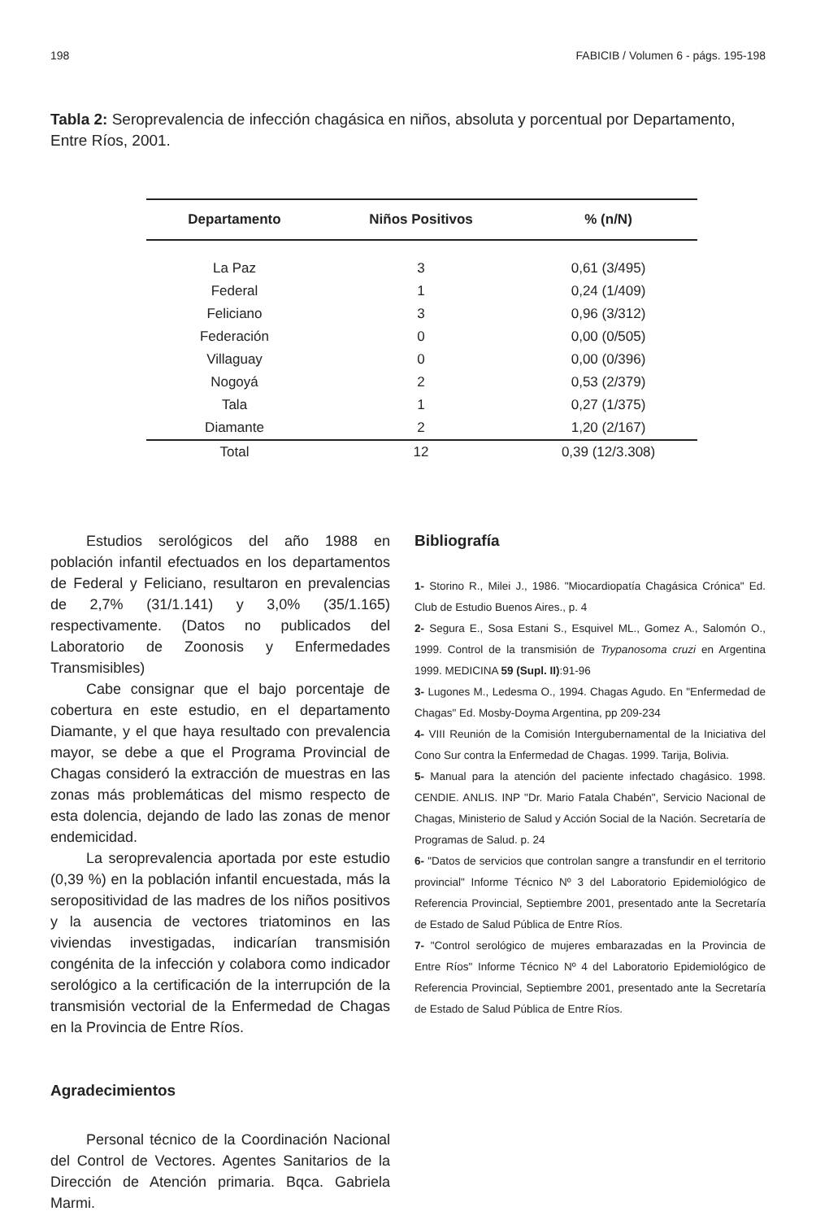198 FABICIB / Volumen 6 - págs. 195-198
Tabla 2: Seroprevalencia de infección chagásica en niños, absoluta y porcentual por Departamento, Entre Ríos, 2001.
| Departamento | Niños Positivos | % (n/N) |
| --- | --- | --- |
| La Paz | 3 | 0,61 (3/495) |
| Federal | 1 | 0,24 (1/409) |
| Feliciano | 3 | 0,96 (3/312) |
| Federación | 0 | 0,00 (0/505) |
| Villaguay | 0 | 0,00 (0/396) |
| Nogoyá | 2 | 0,53 (2/379) |
| Tala | 1 | 0,27 (1/375) |
| Diamante | 2 | 1,20 (2/167) |
| Total | 12 | 0,39 (12/3.308) |
Estudios serológicos del año 1988 en población infantil efectuados en los departamentos de Federal y Feliciano, resultaron en prevalencias de 2,7% (31/1.141) y 3,0% (35/1.165) respectivamente. (Datos no publicados del Laboratorio de Zoonosis y Enfermedades Transmisibles)
Cabe consignar que el bajo porcentaje de cobertura en este estudio, en el departamento Diamante, y el que haya resultado con prevalencia mayor, se debe a que el Programa Provincial de Chagas consideró la extracción de muestras en las zonas más problemáticas del mismo respecto de esta dolencia, dejando de lado las zonas de menor endemicidad.
La seroprevalencia aportada por este estudio (0,39 %) en la población infantil encuestada, más la seropositividad de las madres de los niños positivos y la ausencia de vectores triatominos en las viviendas investigadas, indicarían transmisión congénita de la infección y colabora como indicador serológico a la certificación de la interrupción de la transmisión vectorial de la Enfermedad de Chagas en la Provincia de Entre Ríos.
Agradecimientos
Personal técnico de la Coordinación Nacional del Control de Vectores. Agentes Sanitarios de la Dirección de Atención primaria. Bqca. Gabriela Marmi.
Bibliografía
1- Storino R., Milei J., 1986. "Miocardiopatía Chagásica Crónica" Ed. Club de Estudio Buenos Aires., p. 4
2- Segura E., Sosa Estani S., Esquivel ML., Gomez A., Salomón O., 1999. Control de la transmisión de Trypanosoma cruzi en Argentina 1999. MEDICINA 59 (Supl. II):91-96
3- Lugones M., Ledesma O., 1994. Chagas Agudo. En "Enfermedad de Chagas" Ed. Mosby-Doyma Argentina, pp 209-234
4- VIII Reunión de la Comisión Intergubernamental de la Iniciativa del Cono Sur contra la Enfermedad de Chagas. 1999. Tarija, Bolivia.
5- Manual para la atención del paciente infectado chagásico. 1998. CENDIE. ANLIS. INP "Dr. Mario Fatala Chabén", Servicio Nacional de Chagas, Ministerio de Salud y Acción Social de la Nación. Secretaría de Programas de Salud. p. 24
6- "Datos de servicios que controlan sangre a transfundir en el territorio provincial" Informe Técnico Nº 3 del Laboratorio Epidemiológico de Referencia Provincial, Septiembre 2001, presentado ante la Secretaría de Estado de Salud Pública de Entre Ríos.
7- "Control serológico de mujeres embarazadas en la Provincia de Entre Ríos" Informe Técnico Nº 4 del Laboratorio Epidemiológico de Referencia Provincial, Septiembre 2001, presentado ante la Secretaría de Estado de Salud Pública de Entre Ríos.